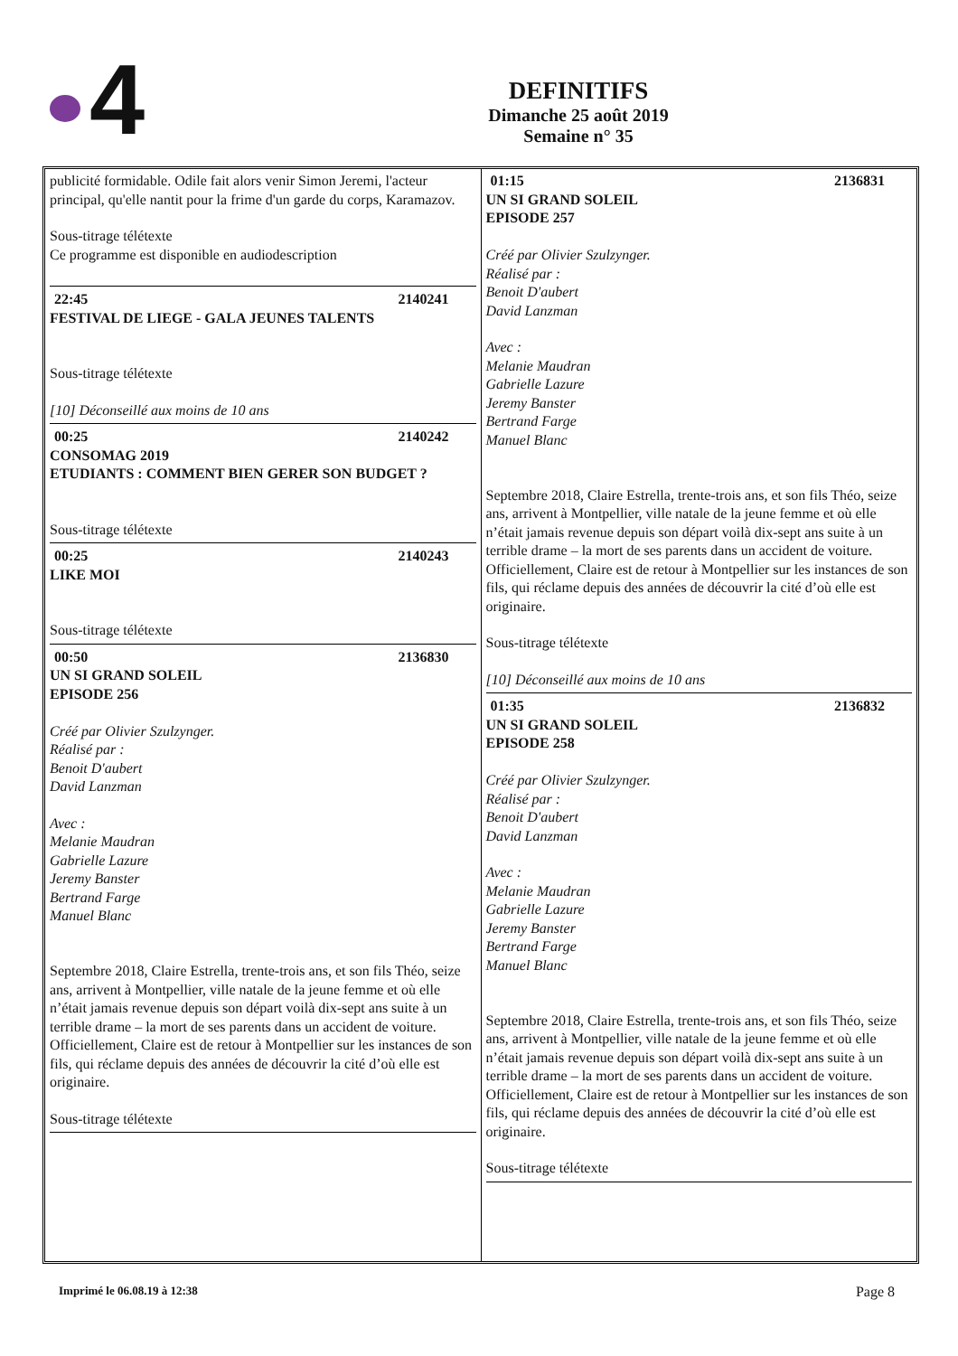4
DEFINITIFS
Dimanche 25 août 2019
Semaine n° 35
publicité formidable. Odile fait alors venir Simon Jeremi, l'acteur principal, qu'elle nantit pour la frime d'un garde du corps, Karamazov.
Sous-titrage télétexte
Ce programme est disponible en audiodescription
22:45 2140241
FESTIVAL DE LIEGE - GALA JEUNES TALENTS
Sous-titrage télétexte
[10] Déconseillé aux moins de 10 ans
00:25 2140242
CONSOMAG 2019
ETUDIANTS : COMMENT BIEN GERER SON BUDGET ?
Sous-titrage télétexte
00:25 2140243
LIKE MOI
Sous-titrage télétexte
00:50 2136830
UN SI GRAND SOLEIL
EPISODE 256
Créé par Olivier Szulzynger.
Réalisé par :
Benoit D'aubert
David Lanzman
Avec :
Melanie Maudran
Gabrielle Lazure
Jeremy Banster
Bertrand Farge
Manuel Blanc
Septembre 2018, Claire Estrella, trente-trois ans, et son fils Théo, seize ans, arrivent à Montpellier, ville natale de la jeune femme et où elle n’était jamais revenue depuis son départ voilà dix-sept ans suite à un terrible drame – la mort de ses parents dans un accident de voiture. Officiellement, Claire est de retour à Montpellier sur les instances de son fils, qui réclame depuis des années de découvrir la cité d’où elle est originaire.
Sous-titrage télétexte
01:15 2136831
UN SI GRAND SOLEIL
EPISODE 257
Créé par Olivier Szulzynger.
Réalisé par :
Benoit D'aubert
David Lanzman
Avec :
Melanie Maudran
Gabrielle Lazure
Jeremy Banster
Bertrand Farge
Manuel Blanc
Septembre 2018, Claire Estrella, trente-trois ans, et son fils Théo, seize ans, arrivent à Montpellier, ville natale de la jeune femme et où elle n’était jamais revenue depuis son départ voilà dix-sept ans suite à un terrible drame – la mort de ses parents dans un accident de voiture. Officiellement, Claire est de retour à Montpellier sur les instances de son fils, qui réclame depuis des années de découvrir la cité d’où elle est originaire.
Sous-titrage télétexte
[10] Déconseillé aux moins de 10 ans
01:35 2136832
UN SI GRAND SOLEIL
EPISODE 258
Créé par Olivier Szulzynger.
Réalisé par :
Benoit D'aubert
David Lanzman
Avec :
Melanie Maudran
Gabrielle Lazure
Jeremy Banster
Bertrand Farge
Manuel Blanc
Septembre 2018, Claire Estrella, trente-trois ans, et son fils Théo, seize ans, arrivent à Montpellier, ville natale de la jeune femme et où elle n’était jamais revenue depuis son départ voilà dix-sept ans suite à un terrible drame – la mort de ses parents dans un accident de voiture. Officiellement, Claire est de retour à Montpellier sur les instances de son fils, qui réclame depuis des années de découvrir la cité d’où elle est originaire.
Sous-titrage télétexte
Imprimé le 06.08.19 à 12:38 Page 8